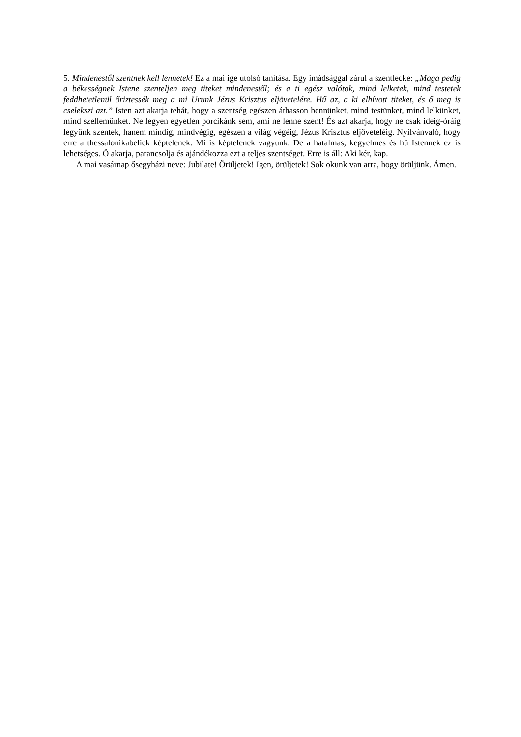5. Mindenestől szentnek kell lennetek! Ez a mai ige utolsó tanítása. Egy imádsággal zárul a szentlecke: „Maga pedig a békességnek Istene szenteljen meg titeket mindenestől; és a ti egész valótok, mind lelketek, mind testetek feddhetetlenül őriztessék meg a mi Urunk Jézus Krisztus eljövetelére. Hű az, a ki elhívott titeket, és ő meg is cselekszi azt.” Isten azt akarja tehát, hogy a szentség egészen áthasson bennünket, mind testünket, mind lelkünket, mind szellemünket. Ne legyen egyetlen porcikánk sem, ami ne lenne szent! És azt akarja, hogy ne csak ideig-óráig legyünk szentek, hanem mindig, mindvégig, egészen a világ végéig, Jézus Krisztus eljöveteléig. Nyilvánvaló, hogy erre a thessalonikabeliek képtelenek. Mi is képtelenek vagyunk. De a hatalmas, kegyelmes és hű Istennek ez is lehetséges. Ő akarja, parancsolja és ajándékozza ezt a teljes szentséget. Erre is áll: Aki kér, kap.
A mai vasárnap ősegyházi neve: Jubilate! Örüljetek! Igen, örüljetek! Sok okunk van arra, hogy örüljünk. Ámen.